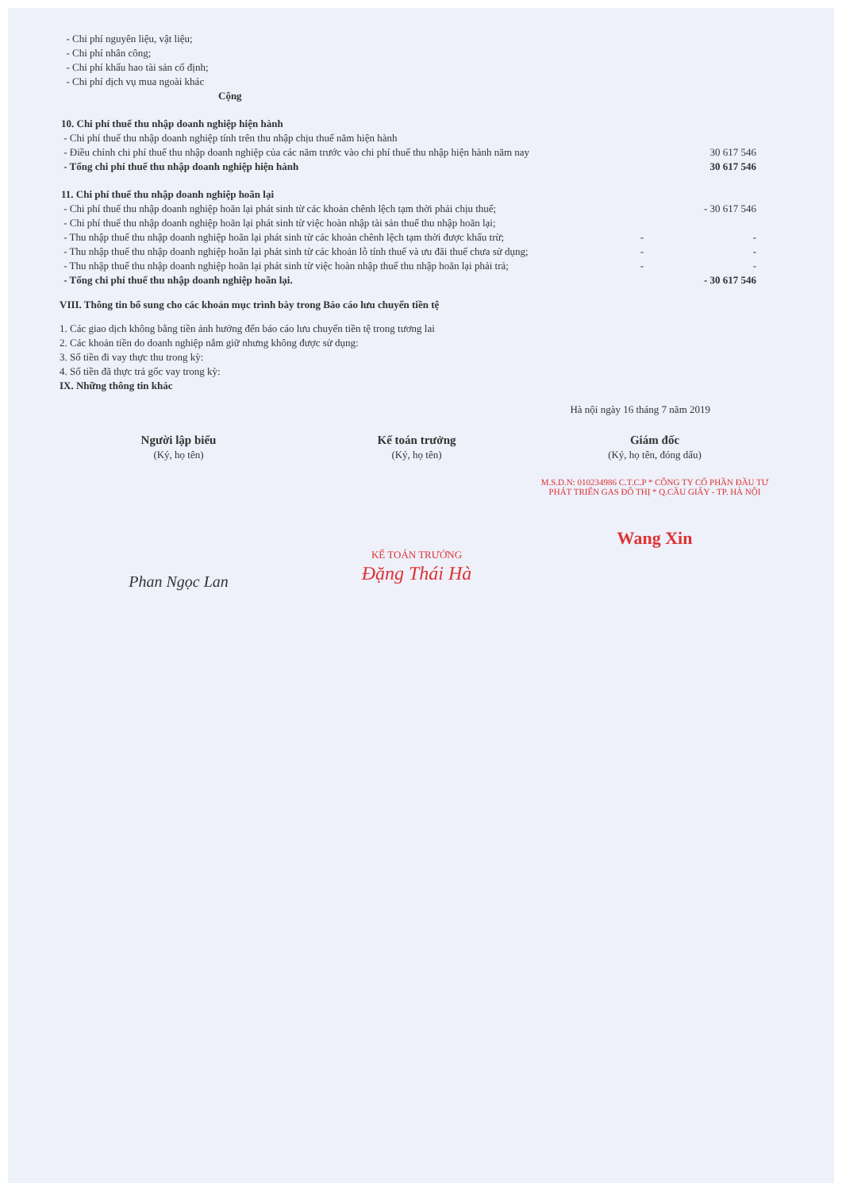| - Chi phí nguyên liệu, vật liệu; | | |
| - Chi phí nhân công; | | |
| - Chi phí khấu hao tài sản cố định; | | |
| - Chi phí dịch vụ mua ngoài khác | | |
| Cộng | | |
| 10. Chi phí thuế thu nhập doanh nghiệp hiện hành | | |
| - Chi phí thuế thu nhập doanh nghiệp tính trên thu nhập chịu thuế năm hiện hành | | |
| - Điều chỉnh chi phí thuế thu nhập doanh nghiệp của các năm trước vào chi phí thuế thu nhập hiện hành năm nay | | 30 617 546 |
| - Tổng chi phí thuế thu nhập doanh nghiệp hiện hành | | 30 617 546 |
| 11. Chi phí thuế thu nhập doanh nghiệp hoãn lại | | |
| - Chi phí thuế thu nhập doanh nghiệp hoãn lại phát sinh từ các khoản chênh lệch tạm thời phải chịu thuế; | | - 30 617 546 |
| - Chi phí thuế thu nhập doanh nghiệp hoãn lại phát sinh từ việc hoàn nhập tài sản thuế thu nhập hoãn lại; | | |
| - Thu nhập thuế thu nhập doanh nghiệp hoãn lại phát sinh từ các khoản chênh lệch tạm thời được khấu trừ; | - | - |
| - Thu nhập thuế thu nhập doanh nghiệp hoãn lại phát sinh từ các khoản lỗ tính thuế và ưu đãi thuế chưa sử dụng; | - | - |
| - Thu nhập thuế thu nhập doanh nghiệp hoãn lại phát sinh từ việc hoàn nhập thuế thu nhập hoãn lại phải trả; | - | - |
| - Tổng chi phí thuế thu nhập doanh nghiệp hoãn lại. | | - 30 617 546 |
VIII. Thông tin bổ sung cho các khoản mục trình bày trong Báo cáo lưu chuyển tiền tệ
1. Các giao dịch không bằng tiền ảnh hưởng đến báo cáo lưu chuyển tiền tệ trong tương lai
2. Các khoản tiền do doanh nghiệp nắm giữ nhưng không được sử dụng:
3. Số tiền đi vay thực thu trong kỳ:
4. Số tiền đã thực trả gốc vay trong kỳ:
IX. Những thông tin khác
Hà nội ngày 16 tháng 7 năm 2019
Người lập biểu
(Ký, họ tên)
Phan Ngọc Lan
Kế toán trưởng
(Ký, họ tên)
KẾ TOÁN TRƯỞNG
Đặng Thái Hà
Giám đốc
(Ký, họ tên, đóng dấu)
M.S.D.N: 010234986 C.T.C.P * CÔNG TY CỔ PHẦN ĐẦU TƯ PHÁT TRIỂN GAS ĐÔ THỊ * Q.CẦU GIẤY - TP. HÀ NỘI
Wang Xin